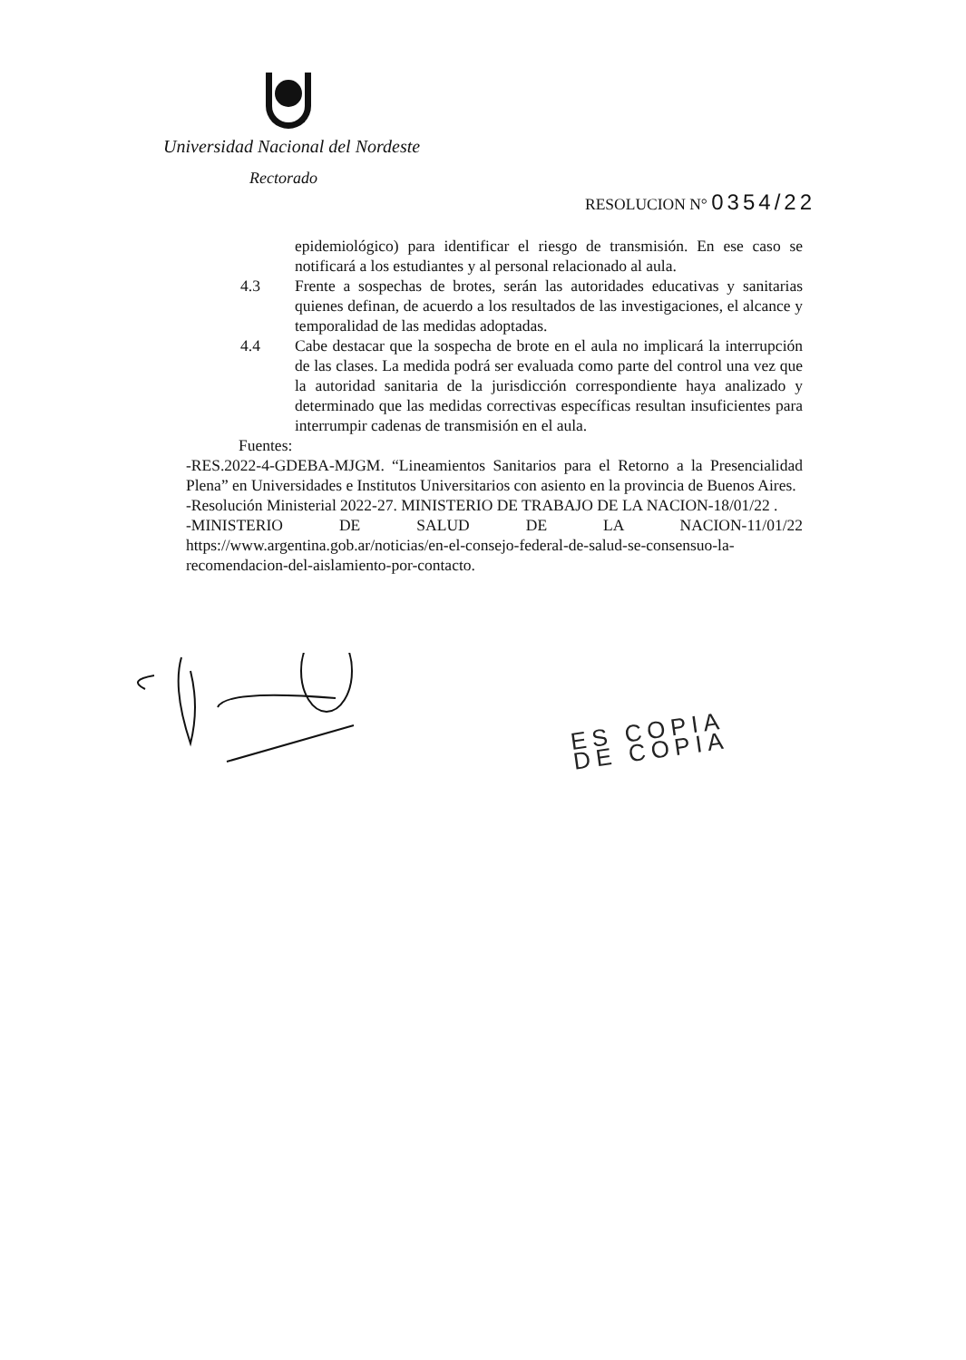Universidad Nacional del Nordeste
Rectorado
RESOLUCION N° 0354/22
epidemiológico) para identificar el riesgo de transmisión. En ese caso se notificará a los estudiantes y al personal relacionado al aula.
4.3 Frente a sospechas de brotes, serán las autoridades educativas y sanitarias quienes definan, de acuerdo a los resultados de las investigaciones, el alcance y temporalidad de las medidas adoptadas.
4.4 Cabe destacar que la sospecha de brote en el aula no implicará la interrupción de las clases. La medida podrá ser evaluada como parte del control una vez que la autoridad sanitaria de la jurisdicción correspondiente haya analizado y determinado que las medidas correctivas específicas resultan insuficientes para interrumpir cadenas de transmisión en el aula.
Fuentes:
-RES.2022-4-GDEBA-MJGM. “Lineamientos Sanitarios para el Retorno a la Presencialidad Plena” en Universidades e Institutos Universitarios con asiento en la provincia de Buenos Aires.
-Resolución Ministerial 2022-27. MINISTERIO DE TRABAJO DE LA NACION-18/01/22 .
-MINISTERIO DE SALUD DE LA NACION-11/01/22 https://www.argentina.gob.ar/noticias/en-el-consejo-federal-de-salud-se-consensuo-la-recomendacion-del-aislamiento-por-contacto.
ES COPIA
DE COPIA